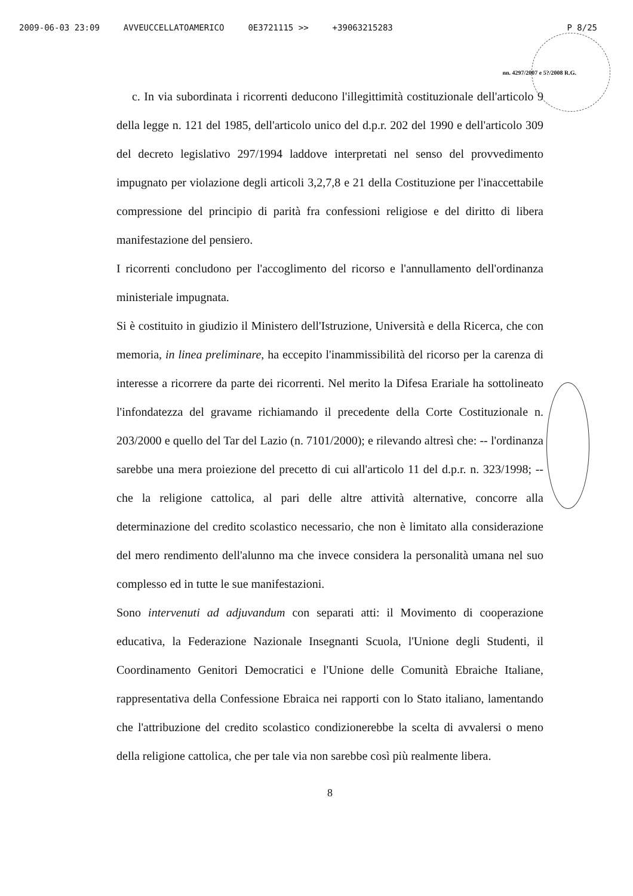2009-06-03 23:09 AVVEUCCELLATOAMERICO 0E3721115 >> +39063215283 P 8/25
nn. 4297/2007 e 5?/2008 R.G.
c. In via subordinata i ricorrenti deducono l'illegittimità costituzionale dell'articolo 9 della legge n. 121 del 1985, dell'articolo unico del d.p.r. 202 del 1990 e dell'articolo 309 del decreto legislativo 297/1994 laddove interpretati nel senso del provvedimento impugnato per violazione degli articoli 3,2,7,8 e 21 della Costituzione per l'inaccettabile compressione del principio di parità fra confessioni religiose e del diritto di libera manifestazione del pensiero.
I ricorrenti concludono per l'accoglimento del ricorso e l'annullamento dell'ordinanza ministeriale impugnata.
Si è costituito in giudizio il Ministero dell'Istruzione, Università e della Ricerca, che con memoria, in linea preliminare, ha eccepito l'inammissibilità del ricorso per la carenza di interesse a ricorrere da parte dei ricorrenti. Nel merito la Difesa Erariale ha sottolineato l'infondatezza del gravame richiamando il precedente della Corte Costituzionale n. 203/2000 e quello del Tar del Lazio (n. 7101/2000); e rilevando altresì che: -- l'ordinanza sarebbe una mera proiezione del precetto di cui all'articolo 11 del d.p.r. n. 323/1998; -- che la religione cattolica, al pari delle altre attività alternative, concorre alla determinazione del credito scolastico necessario, che non è limitato alla considerazione del mero rendimento dell'alunno ma che invece considera la personalità umana nel suo complesso ed in tutte le sue manifestazioni.
Sono intervenuti ad adjuvandum con separati atti: il Movimento di cooperazione educativa, la Federazione Nazionale Insegnanti Scuola, l'Unione degli Studenti, il Coordinamento Genitori Democratici e l'Unione delle Comunità Ebraiche Italiane, rappresentativa della Confessione Ebraica nei rapporti con lo Stato italiano, lamentando che l'attribuzione del credito scolastico condizionerebbe la scelta di avvalersi o meno della religione cattolica, che per tale via non sarebbe così più realmente libera.
8